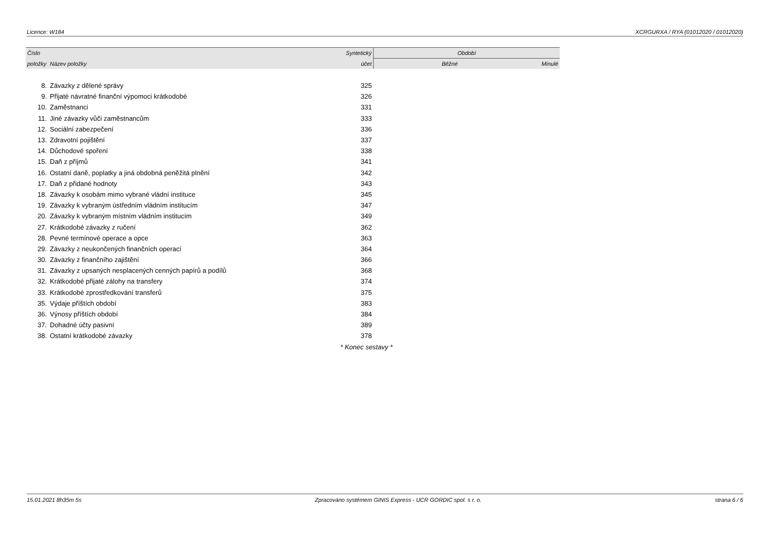Licence: W184 XCRGURXA / RYA (01012020 / 01012020)
| Číslo | | Syntetický | Období | |
| --- | --- | --- | --- | --- |
| položky | Název položky | účet | Běžné | Minulé |
| 8. | Závazky z dělené správy | 325 | | |
| 9. | Přijaté návratné finanční výpomoci krátkodobé | 326 | | |
| 10. | Zaměstnanci | 331 | | |
| 11. | Jiné závazky vůči zaměstnancům | 333 | | |
| 12. | Sociální zabezpečení | 336 | | |
| 13. | Zdravotní pojištění | 337 | | |
| 14. | Důchodové spoření | 338 | | |
| 15. | Daň z příjmů | 341 | | |
| 16. | Ostatní daně, poplatky a jiná obdobná peněžitá plnění | 342 | | |
| 17. | Daň z přidané hodnoty | 343 | | |
| 18. | Závazky k osobám mimo vybrané vládní instituce | 345 | | |
| 19. | Závazky k vybraným ústředním vládním institucím | 347 | | |
| 20. | Závazky k vybraným místním vládním institucím | 349 | | |
| 27. | Krátkodobé závazky z ručení | 362 | | |
| 28. | Pevné termínové operace a opce | 363 | | |
| 29. | Závazky z neukončených finančních operací | 364 | | |
| 30. | Závazky z finančního zajištění | 366 | | |
| 31. | Závazky z upsaných nesplacených cenných papírů a podílů | 368 | | |
| 32. | Krátkodobé přijaté zálohy na transfery | 374 | | |
| 33. | Krátkodobé zprostředkování transferů | 375 | | |
| 35. | Výdaje příštích období | 383 | | |
| 36. | Výnosy příštích období | 384 | | |
| 37. | Dohadné účty pasivní | 389 | | |
| 38. | Ostatní krátkodobé závazky | 378 | | |
| | | * Konec sestavy * | | |
15.01.2021 8h35m 5s Zpracováno systémem GINIS Express - UCR GORDIC spol. s r. o. strana 6 / 6